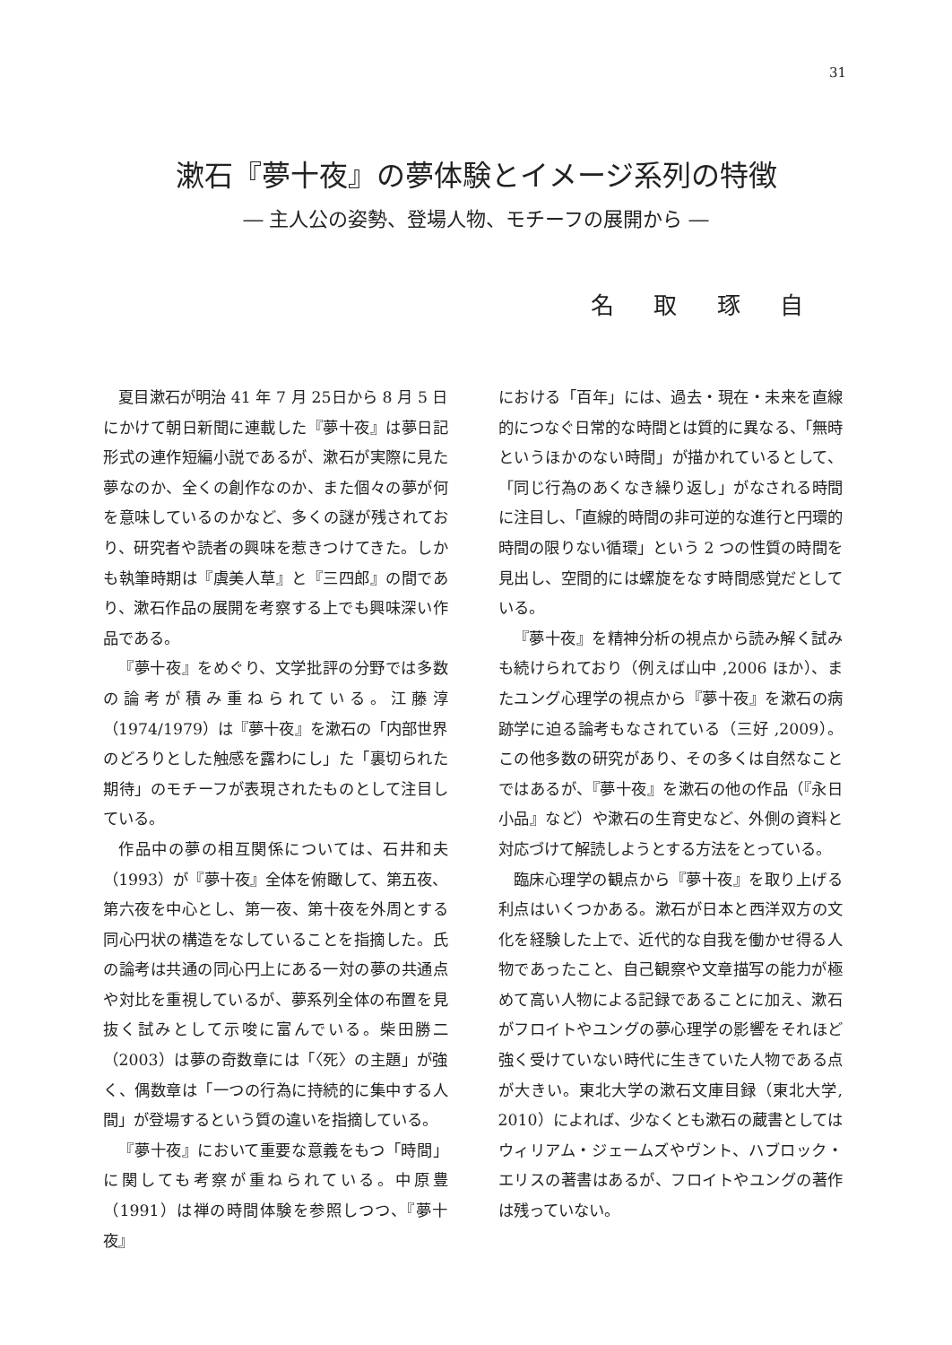31
漱石『夢十夜』の夢体験とイメージ系列の特徴
― 主人公の姿勢、登場人物、モチーフの展開から ―
名 取 琢 自
夏目漱石が明治 41 年 7 月 25日から 8 月 5 日にかけて朝日新聞に連載した『夢十夜』は夢日記形式の連作短編小説であるが、漱石が実際に見た夢なのか、全くの創作なのか、また個々の夢が何を意味しているのかなど、多くの謎が残されており、研究者や読者の興味を惹きつけてきた。しかも執筆時期は『虞美人草』と『三四郎』の間であり、漱石作品の展開を考察する上でも興味深い作品である。
『夢十夜』をめぐり、文学批評の分野では多数の論考が積み重ねられている。江藤淳（1974/1979）は『夢十夜』を漱石の「内部世界のどろりとした触感を露わにし」た「裏切られた期待」のモチーフが表現されたものとして注目している。
作品中の夢の相互関係については、石井和夫（1993）が『夢十夜』全体を俯瞰して、第五夜、第六夜を中心とし、第一夜、第十夜を外周とする同心円状の構造をなしていることを指摘した。氏の論考は共通の同心円上にある一対の夢の共通点や対比を重視しているが、夢系列全体の布置を見抜く試みとして示唆に富んでいる。柴田勝二（2003）は夢の奇数章には「〈死〉の主題」が強く、偶数章は「一つの行為に持続的に集中する人間」が登場するという質の違いを指摘している。
『夢十夜』において重要な意義をもつ「時間」に関しても考察が重ねられている。中原豊（1991）は禅の時間体験を参照しつつ、『夢十夜』
における「百年」には、過去・現在・未来を直線的につなぐ日常的な時間とは質的に異なる、「無時というほかのない時間」が描かれているとして、「同じ行為のあくなき繰り返し」がなされる時間に注目し、「直線的時間の非可逆的な進行と円環的時間の限りない循環」という 2 つの性質の時間を見出し、空間的には螺旋をなす時間感覚だとしている。
『夢十夜』を精神分析の視点から読み解く試みも続けられており（例えば山中 ,2006 ほか）、またユング心理学の視点から『夢十夜』を漱石の病跡学に迫る論考もなされている（三好 ,2009）。この他多数の研究があり、その多くは自然なことではあるが、『夢十夜』を漱石の他の作品（『永日小品』など）や漱石の生育史など、外側の資料と対応づけて解読しようとする方法をとっている。
臨床心理学の観点から『夢十夜』を取り上げる利点はいくつかある。漱石が日本と西洋双方の文化を経験した上で、近代的な自我を働かせ得る人物であったこと、自己観察や文章描写の能力が極めて高い人物による記録であることに加え、漱石がフロイトやユングの夢心理学の影響をそれほど強く受けていない時代に生きていた人物である点が大きい。東北大学の漱石文庫目録（東北大学, 2010）によれば、少なくとも漱石の蔵書としてはウィリアム・ジェームズやヴント、ハブロック・エリスの著書はあるが、フロイトやユングの著作は残っていない。